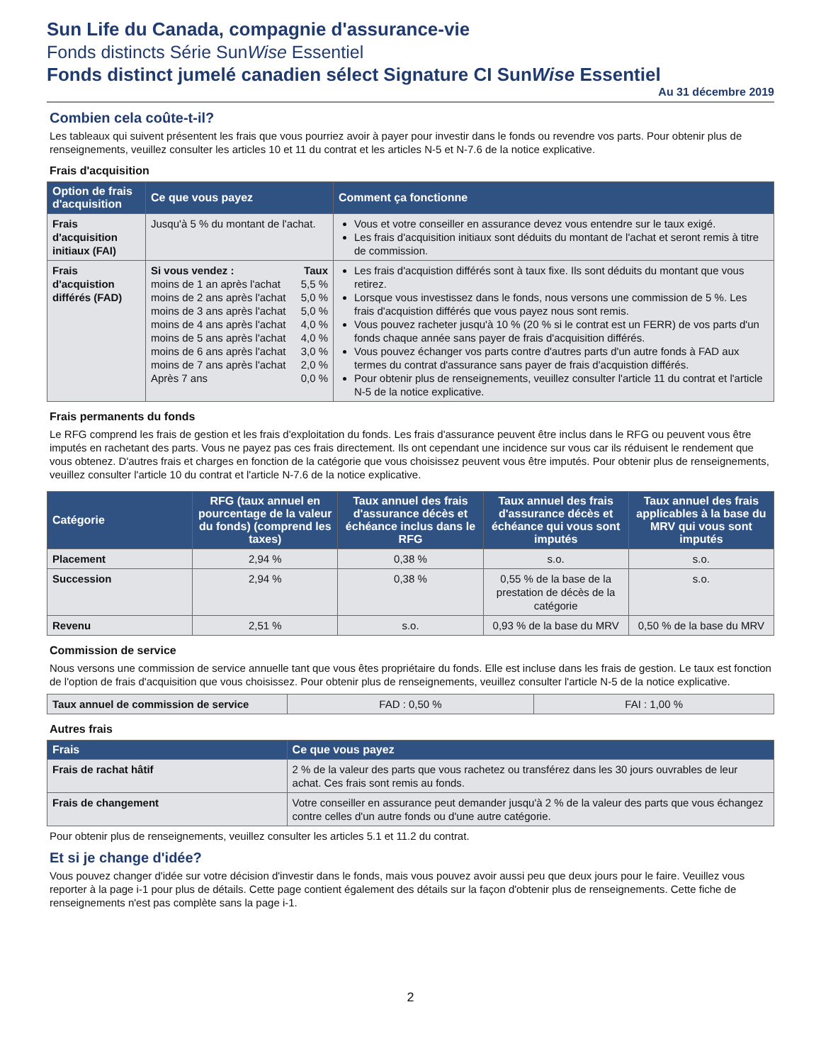Sun Life du Canada, compagnie d'assurance-vie
Fonds distincts Série SunWise Essentiel
Fonds distinct jumelé canadien sélect Signature CI SunWise Essentiel
Au 31 décembre 2019
Combien cela coûte-t-il?
Les tableaux qui suivent présentent les frais que vous pourriez avoir à payer pour investir dans le fonds ou revendre vos parts. Pour obtenir plus de renseignements, veuillez consulter les articles 10 et 11 du contrat et les articles N-5 et N-7.6 de la notice explicative.
Frais d'acquisition
| Option de frais d'acquisition | Ce que vous payez | Comment ça fonctionne |
| --- | --- | --- |
| Frais d'acquisition initiaux (FAI) | Jusqu'à 5 % du montant de l'achat. | Vous et votre conseiller en assurance devez vous entendre sur le taux exigé. Les frais d'acquisition initiaux sont déduits du montant de l'achat et seront remis à titre de commission. |
| Frais d'acquistion différés (FAD) | / Si vous vendez : / Taux / / moins de 1 an après l'achat / 5,5 % / / moins de 2 ans après l'achat / 5,0 % / / moins de 3 ans après l'achat / 5,0 % / / moins de 4 ans après l'achat / 4,0 % / / moins de 5 ans après l'achat / 4,0 % / / moins de 6 ans après l'achat / 3,0 % / / moins de 7 ans après l'achat / 2,0 % / / Après 7 ans / 0,0 % / | Les frais d'acquistion différés sont à taux fixe. Ils sont déduits du montant que vous retirez. Lorsque vous investissez dans le fonds, nous versons une commission de 5 %. Les frais d'acquistion différés que vous payez nous sont remis. Vous pouvez racheter jusqu'à 10 % (20 % si le contrat est un FERR) de vos parts d'un fonds chaque année sans payer de frais d'acquisition différés. Vous pouvez échanger vos parts contre d'autres parts d'un autre fonds à FAD aux termes du contrat d'assurance sans payer de frais d'acquistion différés. Pour obtenir plus de renseignements, veuillez consulter l'article 11 du contrat et l'article N-5 de la notice explicative. |
Frais permanents du fonds
Le RFG comprend les frais de gestion et les frais d'exploitation du fonds. Les frais d'assurance peuvent être inclus dans le RFG ou peuvent vous être imputés en rachetant des parts. Vous ne payez pas ces frais directement. Ils ont cependant une incidence sur vous car ils réduisent le rendement que vous obtenez. D'autres frais et charges en fonction de la catégorie que vous choisissez peuvent vous être imputés. Pour obtenir plus de renseignements, veuillez consulter l'article 10 du contrat et l'article N-7.6 de la notice explicative.
| Catégorie | RFG (taux annuel en pourcentage de la valeur du fonds) (comprend les taxes) | Taux annuel des frais d'assurance décès et échéance inclus dans le RFG | Taux annuel des frais d'assurance décès et échéance qui vous sont imputés | Taux annuel des frais applicables à la base du MRV qui vous sont imputés |
| --- | --- | --- | --- | --- |
| Placement | 2,94 % | 0,38 % | s.o. | s.o. |
| Succession | 2,94 % | 0,38 % | 0,55 % de la base de la prestation de décès de la catégorie | s.o. |
| Revenu | 2,51 % | s.o. | 0,93 % de la base du MRV | 0,50 % de la base du MRV |
Commission de service
Nous versons une commission de service annuelle tant que vous êtes propriétaire du fonds. Elle est incluse dans les frais de gestion. Le taux est fonction de l'option de frais d'acquisition que vous choisissez. Pour obtenir plus de renseignements, veuillez consulter l'article N-5 de la notice explicative.
| Taux annuel de commission de service | FAD : 0,50 % | FAI : 1,00 % |
Autres frais
| Frais | Ce que vous payez |
| --- | --- |
| Frais de rachat hâtif | 2 % de la valeur des parts que vous rachetez ou transférez dans les 30 jours ouvrables de leur achat. Ces frais sont remis au fonds. |
| Frais de changement | Votre conseiller en assurance peut demander jusqu'à 2 % de la valeur des parts que vous échangez contre celles d'un autre fonds ou d'une autre catégorie. |
Pour obtenir plus de renseignements, veuillez consulter les articles 5.1 et 11.2 du contrat.
Et si je change d'idée?
Vous pouvez changer d'idée sur votre décision d'investir dans le fonds, mais vous pouvez avoir aussi peu que deux jours pour le faire. Veuillez vous reporter à la page i-1 pour plus de détails. Cette page contient également des détails sur la façon d'obtenir plus de renseignements. Cette fiche de renseignements n'est pas complète sans la page i-1.
2